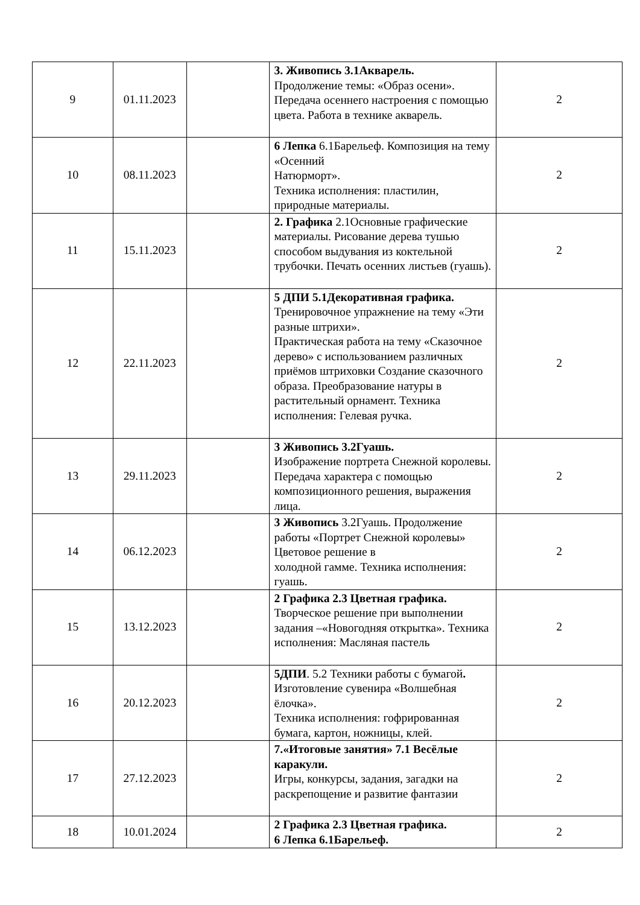| 9 | 01.11.2023 | | 3. Живопись 3.1Акварель. Продолжение темы: «Образ осени». Передача осеннего настроения с помощью цвета. Работа в технике акварель. | 2 |
| 10 | 08.11.2023 | | 6 Лепка 6.1Барельеф. Композиция на тему «Осенний Натюрморт». Техника исполнения: пластилин, природные материалы. | 2 |
| 11 | 15.11.2023 | | 2. Графика 2.1Основные графические материалы. Рисование дерева тушью способом выдувания из коктельной трубочки. Печать осенних листьев (гуашь). | 2 |
| 12 | 22.11.2023 | | 5 ДПИ 5.1Декоративная графика. Тренировочное упражнение на тему «Эти разные штрихи». Практическая работа на тему «Сказочное дерево» с использованием различных приёмов штриховки Создание сказочного образа. Преобразование натуры в растительный орнамент. Техника исполнения: Гелевая ручка. | 2 |
| 13 | 29.11.2023 | | 3 Живопись 3.2Гуашь. Изображение портрета Снежной королевы. Передача характера с помощью композиционного решения, выражения лица. | 2 |
| 14 | 06.12.2023 | | 3 Живопись 3.2Гуашь. Продолжение работы «Портрет Снежной королевы» Цветовое решение в холодной гамме. Техника исполнения: гуашь. | 2 |
| 15 | 13.12.2023 | | 2 Графика 2.3 Цветная графика. Творческое решение при выполнении задания –«Новогодняя открытка». Техника исполнения: Масляная пастель | 2 |
| 16 | 20.12.2023 | | 5ДПИ . 5.2 Техники работы с бумагой . Изготовление сувенира «Волшебная ёлочка». Техника исполнения: гофрированная бумага, картон, ножницы, клей. | 2 |
| 17 | 27.12.2023 | | 7.«Итоговые занятия» 7.1 Весёлые каракули. Игры, конкурсы, задания, загадки на раскрепощение и развитие фантазии | 2 |
| 18 | 10.01.2024 | | 2 Графика 2.3 Цветная графика. 6 Лепка 6.1Барельеф. | 2 |